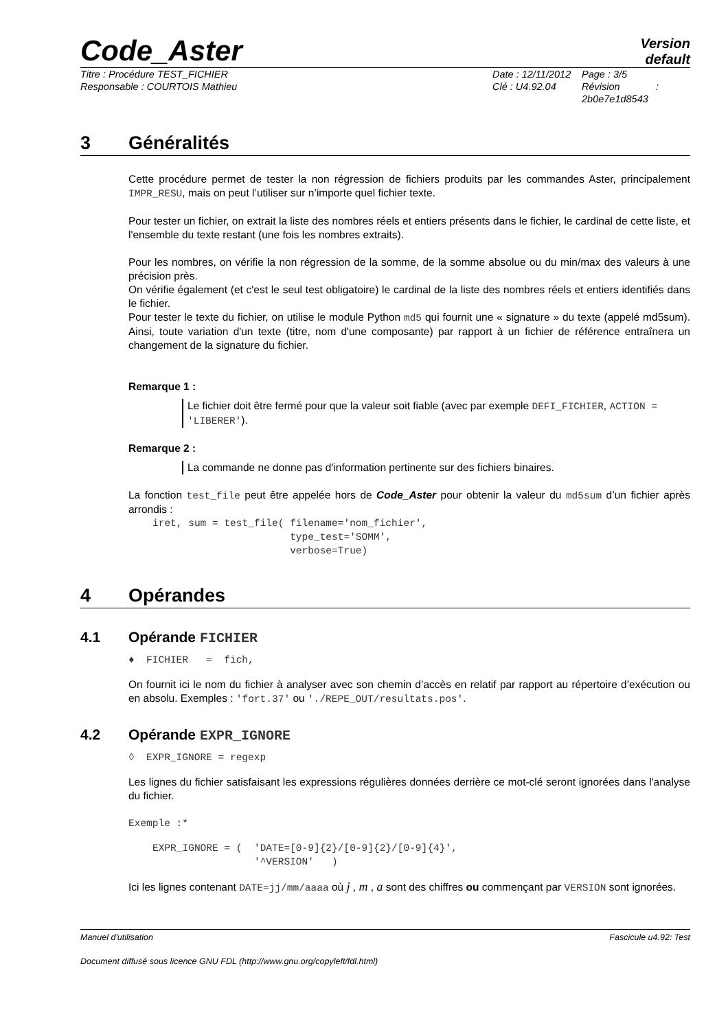Code_Aster
Version
default
Titre : Procédure TEST_FICHIER
Responsable : COURTOIS Mathieu
Date : 12/11/2012
Clé : U4.92.04
Page : 3/5
Révision :
2b0e7e1d8543
3 Généralités
Cette procédure permet de tester la non régression de fichiers produits par les commandes Aster, principalement IMPR_RESU, mais on peut l’utiliser sur n’importe quel fichier texte.
Pour tester un fichier, on extrait la liste des nombres réels et entiers présents dans le fichier, le cardinal de cette liste, et l'ensemble du texte restant (une fois les nombres extraits).
Pour les nombres, on vérifie la non régression de la somme, de la somme absolue ou du min/max des valeurs à une précision près.
On vérifie également (et c'est le seul test obligatoire) le cardinal de la liste des nombres réels et entiers identifiés dans le fichier.
Pour tester le texte du fichier, on utilise le module Python md5 qui fournit une « signature » du texte (appelé md5sum). Ainsi, toute variation d'un texte (titre, nom d'une composante) par rapport à un fichier de référence entraînera un changement de la signature du fichier.
Remarque 1 :
Le fichier doit être fermé pour que la valeur soit fiable (avec par exemple DEFI_FICHIER, ACTION = 'LIBERER').
Remarque 2 :
La commande ne donne pas d'information pertinente sur des fichiers binaires.
La fonction test_file peut être appelée hors de Code_Aster pour obtenir la valeur du md5sum d’un fichier après arrondis :
iret, sum = test_file( filename='nom_fichier',
                       type_test='SOMM',
                       verbose=True)
4 Opérandes
4.1 Opérande FICHIER
♦  FICHIER   =  fich,
On fournit ici le nom du fichier à analyser avec son chemin d’accès en relatif par rapport au répertoire d’exécution ou en absolu. Exemples : 'fort.37' ou './REPE_OUT/resultats.pos'.
4.2 Opérande EXPR_IGNORE
◊  EXPR_IGNORE = regexp
Les lignes du fichier satisfaisant les expressions régulières données derrière ce mot-clé seront ignorées dans l'analyse du fichier.
Exemple :*
EXPR_IGNORE = (  'DATE=[0-9]{2}/[0-9]{2}/[0-9]{4}',
                 '^VERSION'   )
Ici les lignes contenant DATE=jj/mm/aaaa où j , m , a sont des chiffres ou commençant par VERSION sont ignorées.
Manuel d'utilisation Fascicule u4.92: Test
Document diffusé sous licence GNU FDL (http://www.gnu.org/copyleft/fdl.html)